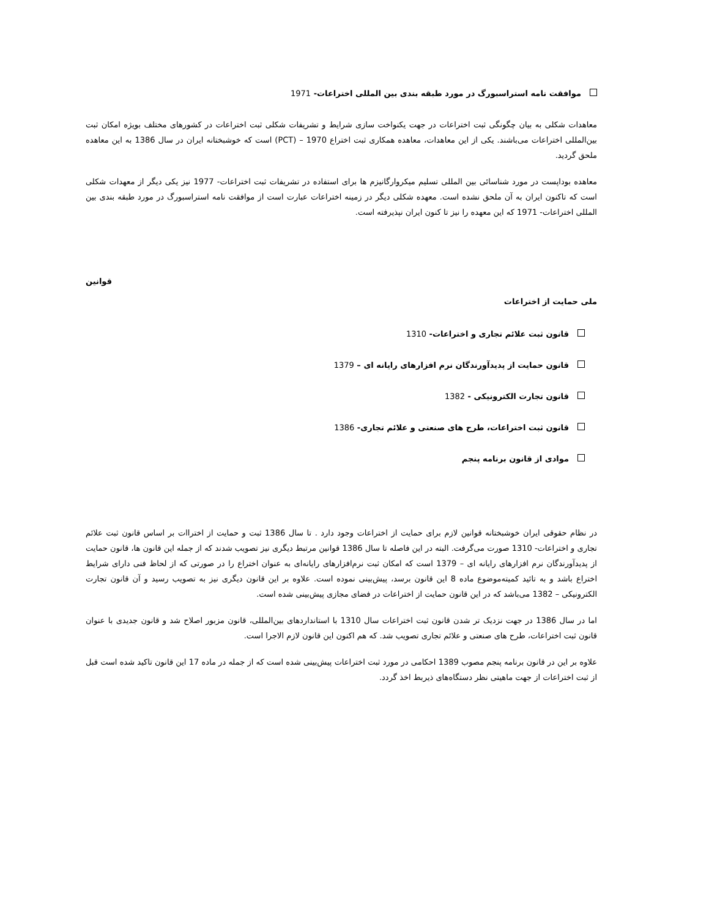موافقت نامه استراسبورگ در مورد طبقه بندی بین المللی اختراعات- 1971
معاهدات شکلی به بیان چگونگی ثبت اختراعات در جهت یکنواخت سازی شرایط و تشریفات شکلی ثبت اختراعات در کشورهای مختلف بویژه امکان ثبت بین‌المللی اختراعات می‌باشند. یکی از این معاهدات، معاهده همکاری ثبت اختراع 1970 – (PCT) است که خوشبختانه ایران در سال 1386 به این معاهده ملحق گردید.
معاهده بوداپست در مورد شناسائی بین المللی تسلیم میکروارگانیزم ها برای استفاده در تشریفات ثبت اختراعات- 1977 نیز یکی دیگر از معهدات شکلی است که تاکنون ایران به آن ملحق نشده است. معهده شکلی دیگر در زمینه اختراعات عبارت است از موافقت نامه استراسبورگ در مورد طبقه بندی بین المللی اختراعات- 1971 که این معهده را نیز تا کنون ایران نپذیرفته است.
قوانین
ملی حمایت از اختراعات
قانون ثبت علائم تجاری و اختراعات- 1310
قانون حمایت از پدیدآورندگان نرم افزارهای رایانه ای – 1379
قانون تجارت الکترونیکی - 1382
قانون ثبت اختراعات، طرح های صنعتی و علائم تجاری- 1386
موادی از قانون برنامه پنجم
در نظام حقوقی ایران خوشبختانه قوانین لازم برای حمایت از اختراعات وجود دارد . تا سال 1386 ثبت و حمایت از اختراات بر اساس قانون ثبت علائم تجاری و اختراعات- 1310 صورت می‌گرفت. البته در این فاصله تا سال 1386 قوانین مرتبط دیگری نیز تصویب شدند که از جمله این قانون ها، قانون حمایت از پدیدآورندگان نرم افزارهای رایانه ای – 1379 است که امکان ثبت نرم‌افزارهای رایانه‌ای به عنوان اختراع را در صورتی که از لحاظ فنی دارای شرایط اختراع باشد و به تائید کمیته‌موضوع ماده 8 این قانون برسد، پیش‌بینی نموده است. علاوه بر این قانون دیگری نیز به تصویب رسید و آن قانون تجارت الکترونیکی – 1382 می‌باشد که در این قانون حمایت از اختراعات در فضای مجازی پیش‌بینی شده است.
اما در سال 1386 در جهت نزدیک تر شدن قانون ثبت اختراعات سال 1310 با استانداردهای بین‌المللی، قانون مزبور اصلاح شد و قانون جدیدی با عنوان قانون ثبت اختراعات، طرح های صنعتی و علائم تجاری تصویب شد. که هم اکنون این قانون لازم الاجرا است.
علاوه بر این در قانون برنامه پنجم مصوب 1389 احکامی در مورد ثبت اختراعات پیش‌بینی شده است که از جمله در ماده 17 این قانون تاکید شده است قبل از ثبت اختراعات از جهت ماهیتی نظر دستگاه‌های ذیربط اخذ گردد.